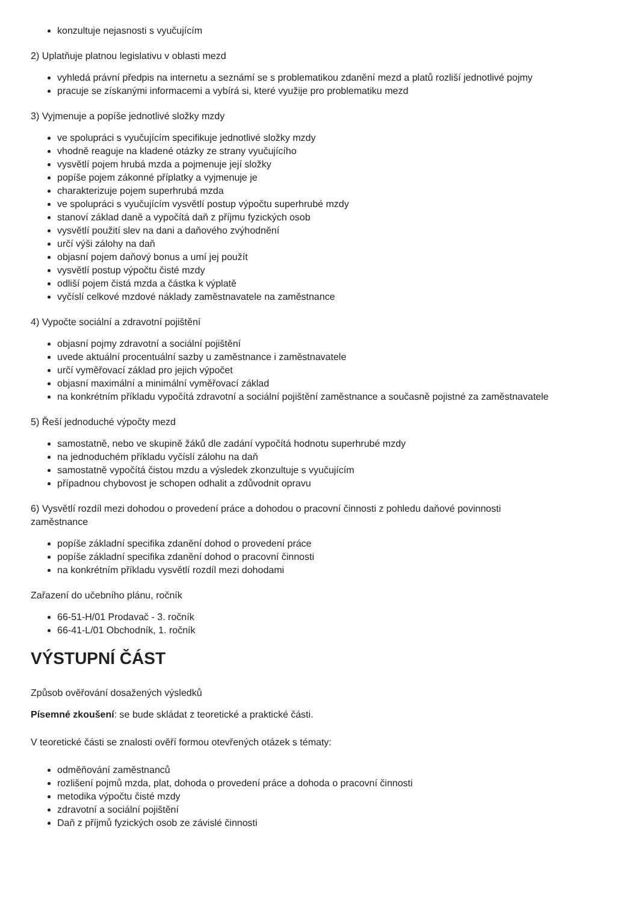konzultuje nejasnosti s vyučujícím
2) Uplatňuje platnou legislativu v oblasti mezd
vyhledá právní předpis na internetu a seznámí se s problematikou zdanění mezd a platů rozliší jednotlivé pojmy
pracuje se získanými informacemi a vybírá si, které využije pro problematiku mezd
3) Vyjmenuje a popíše jednotlivé složky mzdy
ve spolupráci s vyučujícím specifikuje jednotlivé složky mzdy
vhodně reaguje na kladené otázky ze strany vyučujícího
vysvětlí pojem hrubá mzda a pojmenuje její složky
popíše pojem zákonné příplatky a vyjmenuje je
charakterizuje pojem superhrubá mzda
ve spolupráci s vyučujícím vysvětlí postup výpočtu superhrubé mzdy
stanoví základ daně a vypočítá daň z příjmu fyzických osob
vysvětlí použití slev na dani a daňového zvýhodnění
určí výši zálohy na daň
objasní pojem daňový bonus a umí jej použít
vysvětlí postup výpočtu čisté mzdy
odliší pojem čistá mzda a částka k výplatě
vyčíslí celkové mzdové náklady zaměstnavatele na zaměstnance
4) Vypočte sociální a zdravotní pojištění
objasní pojmy zdravotní a sociální pojištění
uvede aktuální procentuální sazby u zaměstnance i zaměstnavatele
určí vyměřovací základ pro jejich výpočet
objasní maximální a minimální vyměřovací základ
na konkrétním příkladu vypočítá zdravotní a sociální pojištění zaměstnance a současně pojistné za zaměstnavatele
5) Řeší jednoduché výpočty mezd
samostatně, nebo ve skupině žáků dle zadání vypočítá hodnotu superhrubé mzdy
na jednoduchém příkladu vyčíslí zálohu na daň
samostatně vypočítá čistou mzdu a výsledek zkonzultuje s vyučujícím
případnou chybovost je schopen odhalit a zdůvodnit opravu
6) Vysvětlí rozdíl mezi dohodou o provedení práce a dohodou o pracovní činnosti z pohledu daňové povinnosti
zaměstnance
popíše základní specifika zdanění dohod o provedení práce
popíše základní specifika zdanění dohod o pracovní činnosti
na konkrétním příkladu vysvětlí rozdíl mezi dohodami
Zařazení do učebního plánu, ročník
66-51-H/01 Prodavač - 3. ročník
66-41-L/01 Obchodník, 1. ročník
VÝSTUPNÍ ČÁST
Způsob ověřování dosažených výsledků
Písemné zkoušení: se bude skládat z teoretické a praktické části.
V teoretické části se znalosti ověří formou otevřených otázek s tématy:
odměňování zaměstnanců
rozlišení pojmů mzda, plat, dohoda o provedení práce a dohoda o pracovní činnosti
metodika výpočtu čisté mzdy
zdravotní a sociální pojištění
Daň z příjmů fyzických osob ze závislé činnosti